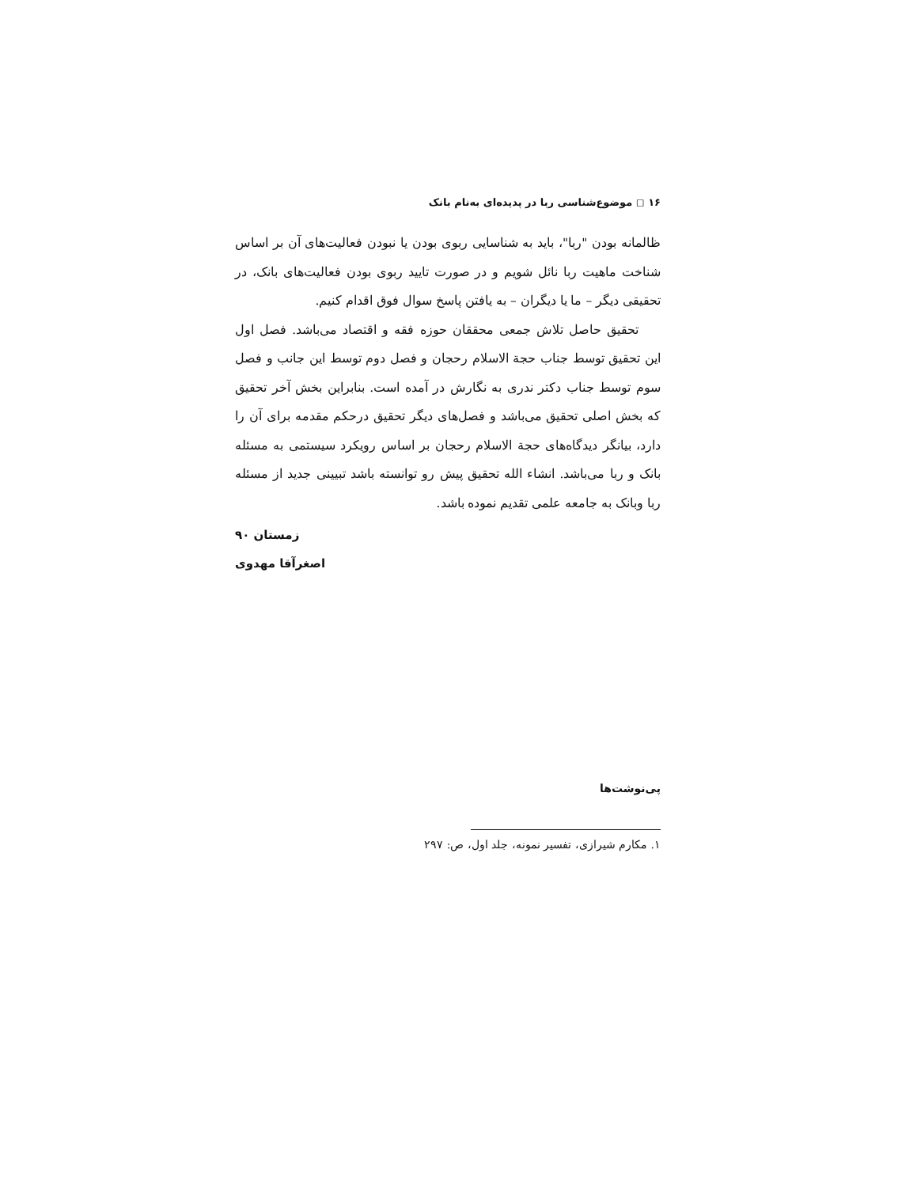۱۶ ◻ موضوع‌شناسی ربا در پدیده‌ای به‌نام بانک
ظالمانه بودن "ربا"، باید به شناسایی ربوی بودن یا نبودن فعالیت‌های آن بر اساس شناخت ماهیت ربا نائل شویم و در صورت تایید ربوی بودن فعالیت‌های بانک، در تحقیقی دیگر – ما یا دیگران – به یافتن پاسخ سوال فوق اقدام کنیم.
تحقیق حاصل تلاش جمعی محققان حوزه فقه و اقتصاد می‌باشد. فصل اول این تحقیق توسط جناب حجة الاسلام رحجان و فصل دوم توسط این جانب و فصل سوم توسط جناب دکتر ندری به نگارش در آمده است. بنابراین بخش آخر تحقیق که بخش اصلی تحقیق می‌باشد و فصل‌های دیگر تحقیق درحکم مقدمه برای آن را دارد، بیانگر دیدگاه‌های حجة الاسلام رحجان بر اساس رویکرد سیستمی به مسئله بانک و ربا می‌باشد. انشاء الله تحقیق پیش رو توانسته باشد تبیینی جدید از مسئله ربا وبانک به جامعه علمی تقدیم نموده باشد.
زمستان ۹۰
اصغرآقا مهدوی
پی‌نوشت‌ها
۱. مکارم شیرازی، تفسیر نمونه، جلد اول، ص: ۲۹۷